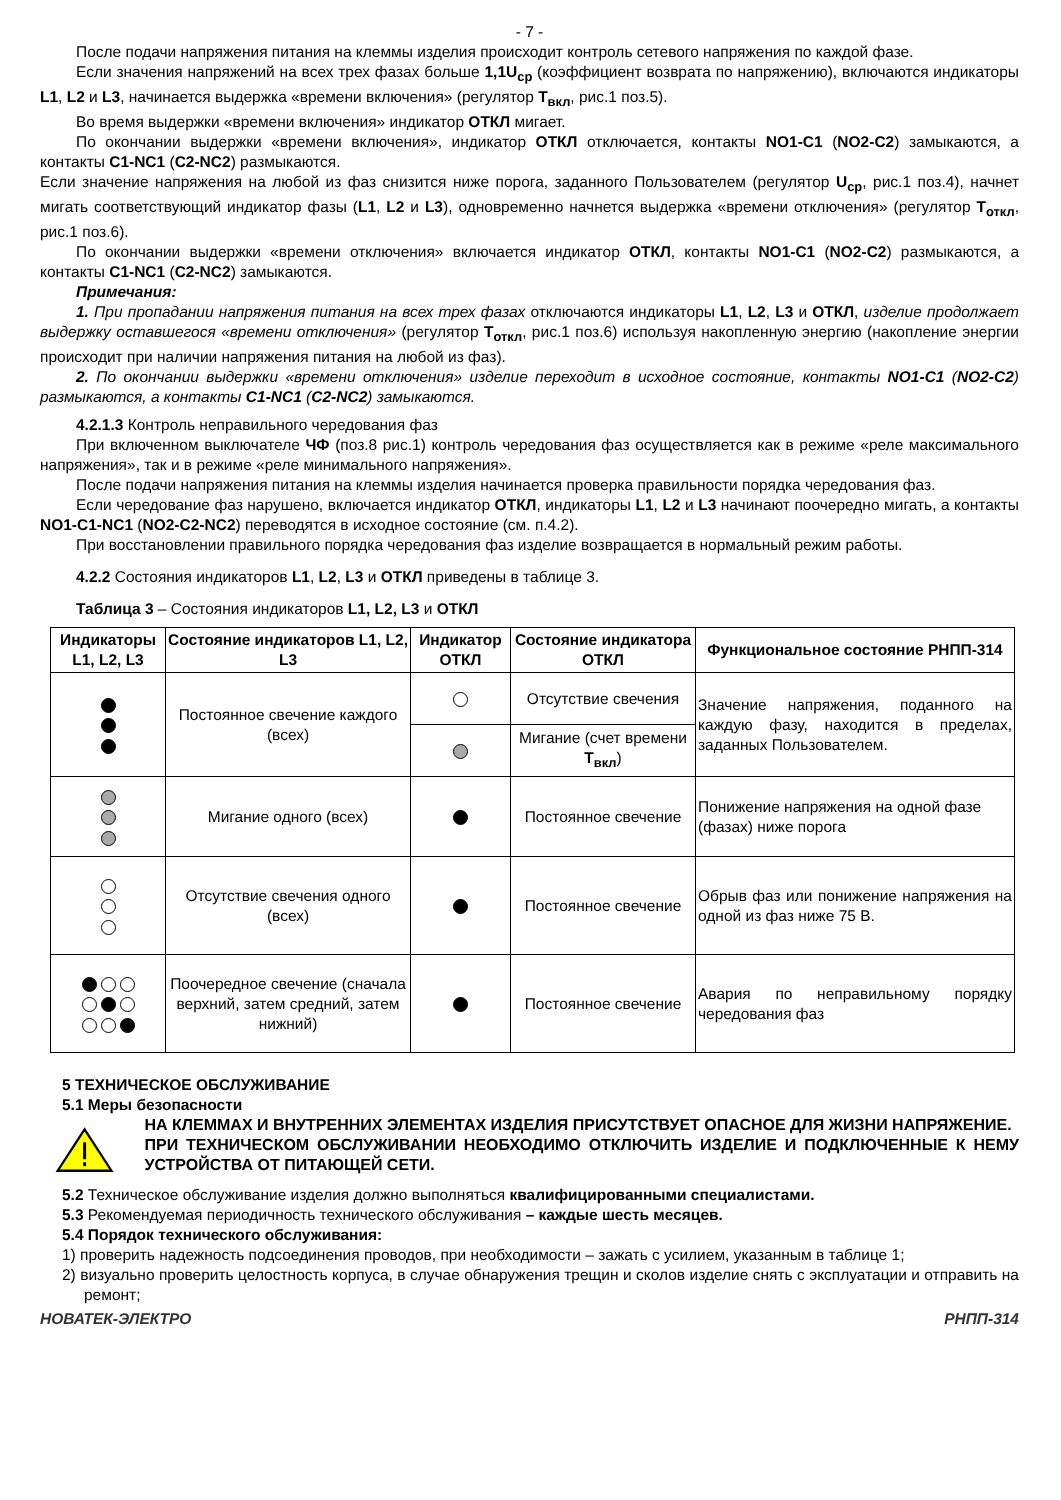- 7 -
После подачи напряжения питания на клеммы изделия происходит контроль сетевого напряжения по каждой фазе.
Если значения напряжений на всех трех фазах больше 1,1U<sub>ср</sub> (коэффициент возврата по напряжению), включаются индикаторы L1, L2 и L3, начинается выдержка «времени включения» (регулятор Т<sub>вкл</sub>, рис.1 поз.5).
Во время выдержки «времени включения» индикатор ОТКЛ мигает.
По окончании выдержки «времени включения», индикатор ОТКЛ отключается, контакты NO1-C1 (NO2-C2) замыкаются, а контакты C1-NC1 (C2-NC2) размыкаются.
Если значение напряжения на любой из фаз снизится ниже порога, заданного Пользователем (регулятор U<sub>ср</sub>, рис.1 поз.4), начнет мигать соответствующий индикатор фазы (L1, L2 и L3), одновременно начнется выдержка «времени отключения» (регулятор Т<sub>откл</sub>, рис.1 поз.6).
По окончании выдержки «времени отключения» включается индикатор ОТКЛ, контакты NO1-C1 (NO2-C2) размыкаются, а контакты C1-NC1 (C2-NC2) замыкаются.
Примечания:
1. При пропадании напряжения питания на всех трех фазах отключаются индикаторы L1, L2, L3 и ОТКЛ, изделие продолжает выдержку оставшегося «времени отключения» (регулятор Т<sub>откл</sub>, рис.1 поз.6) используя накопленную энергию (накопление энергии происходит при наличии напряжения питания на любой из фаз).
2. По окончании выдержки «времени отключения» изделие переходит в исходное состояние, контакты NO1-C1 (NO2-C2) размыкаются, а контакты C1-NC1 (C2-NC2) замыкаются.
4.2.1.3 Контроль неправильного чередования фаз
При включенном выключателе ЧФ (поз.8 рис.1) контроль чередования фаз осуществляется как в режиме «реле максимального напряжения», так и в режиме «реле минимального напряжения».
После подачи напряжения питания на клеммы изделия начинается проверка правильности порядка чередования фаз.
Если чередование фаз нарушено, включается индикатор ОТКЛ, индикаторы L1, L2 и L3 начинают поочередно мигать, а контакты NO1-C1-NC1 (NO2-C2-NC2) переводятся в исходное состояние (см. п.4.2).
При восстановлении правильного порядка чередования фаз изделие возвращается в нормальный режим работы.
4.2.2 Состояния индикаторов L1, L2, L3 и ОТКЛ приведены в таблице 3.
Таблица 3 – Состояния индикаторов L1, L2, L3 и ОТКЛ
| Индикаторы L1, L2, L3 | Состояние индикаторов L1, L2, L3 | Индикатор ОТКЛ | Состояние индикатора ОТКЛ | Функциональное состояние РНПП-314 |
| --- | --- | --- | --- | --- |
| | Постоянное свечение каждого (всех) | | Отсутствие свечения | Значение напряжения, поданного на каждую фазу, находится в пределах, заданных Пользователем. |
| | | | Мигание (счет времени Т<sub>вкл</sub> ) | |
| | Мигание одного (всех) | | Постоянное свечение | Понижение напряжения на одной фазе (фазах) ниже порога |
| | Отсутствие свечения одного (всех) | | Постоянное свечение | Обрыв фаз или понижение напряжения на одной из фаз ниже 75 В. |
| | Поочередное свечение (сначала верхний, затем средний, затем нижний) | | Постоянное свечение | Авария по неправильному порядку чередования фаз |
5 ТЕХНИЧЕСКОЕ ОБСЛУЖИВАНИЕ
5.1 Меры безопасности
НА КЛЕММАХ И ВНУТРЕННИХ ЭЛЕМЕНТАХ ИЗДЕЛИЯ ПРИСУТСТВУЕТ ОПАСНОЕ ДЛЯ ЖИЗНИ НАПРЯЖЕНИЕ.
ПРИ ТЕХНИЧЕСКОМ ОБСЛУЖИВАНИИ НЕОБХОДИМО ОТКЛЮЧИТЬ ИЗДЕЛИЕ И ПОДКЛЮЧЕННЫЕ К НЕМУ УСТРОЙСТВА ОТ ПИТАЮЩЕЙ СЕТИ.
5.2 Техническое обслуживание изделия должно выполняться квалифицированными специалистами.
5.3 Рекомендуемая периодичность технического обслуживания – каждые шесть месяцев.
5.4 Порядок технического обслуживания:
1) проверить надежность подсоединения проводов, при необходимости – зажать с усилием, указанным в таблице 1;
2) визуально проверить целостность корпуса, в случае обнаружения трещин и сколов изделие снять с эксплуатации и отправить на ремонт;
НОВАТЕК-ЭЛЕКТРО РНПП-314